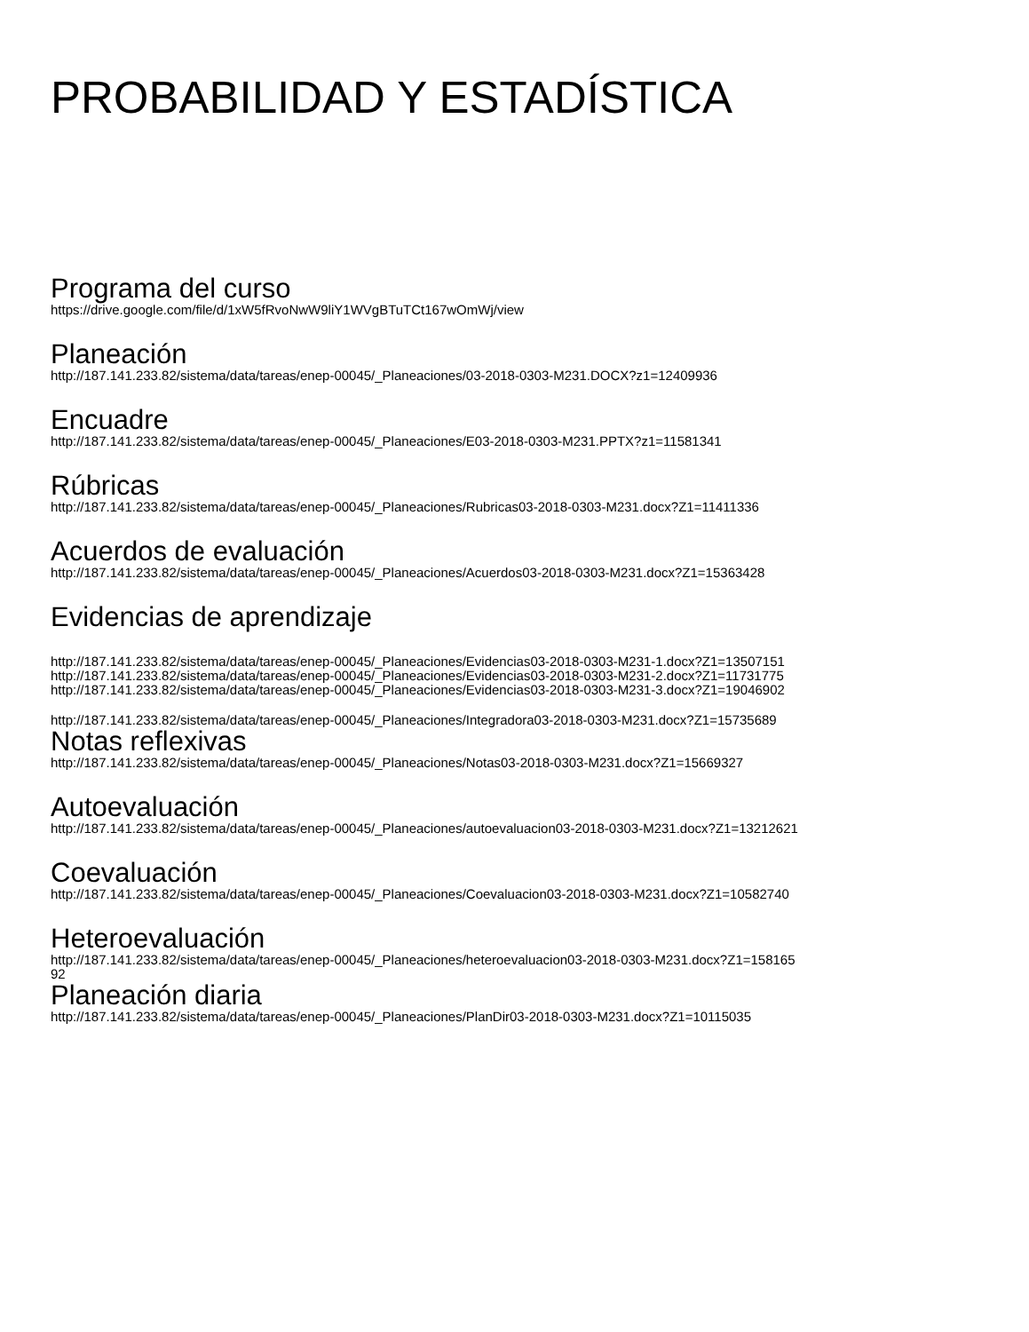PROBABILIDAD Y ESTADÍSTICA
Programa del curso
https://drive.google.com/file/d/1xW5fRvoNwW9liY1WVgBTuTCt167wOmWj/view
Planeación
http://187.141.233.82/sistema/data/tareas/enep-00045/_Planeaciones/03-2018-0303-M231.DOCX?z1=12409936
Encuadre
http://187.141.233.82/sistema/data/tareas/enep-00045/_Planeaciones/E03-2018-0303-M231.PPTX?z1=11581341
Rúbricas
http://187.141.233.82/sistema/data/tareas/enep-00045/_Planeaciones/Rubricas03-2018-0303-M231.docx?Z1=11411336
Acuerdos de evaluación
http://187.141.233.82/sistema/data/tareas/enep-00045/_Planeaciones/Acuerdos03-2018-0303-M231.docx?Z1=15363428
Evidencias de aprendizaje
http://187.141.233.82/sistema/data/tareas/enep-00045/_Planeaciones/Evidencias03-2018-0303-M231-1.docx?Z1=13507151
http://187.141.233.82/sistema/data/tareas/enep-00045/_Planeaciones/Evidencias03-2018-0303-M231-2.docx?Z1=11731775
http://187.141.233.82/sistema/data/tareas/enep-00045/_Planeaciones/Evidencias03-2018-0303-M231-3.docx?Z1=19046902
http://187.141.233.82/sistema/data/tareas/enep-00045/_Planeaciones/Integradora03-2018-0303-M231.docx?Z1=15735689
Notas reflexivas
http://187.141.233.82/sistema/data/tareas/enep-00045/_Planeaciones/Notas03-2018-0303-M231.docx?Z1=15669327
Autoevaluación
http://187.141.233.82/sistema/data/tareas/enep-00045/_Planeaciones/autoevaluacion03-2018-0303-M231.docx?Z1=13212621
Coevaluación
http://187.141.233.82/sistema/data/tareas/enep-00045/_Planeaciones/Coevaluacion03-2018-0303-M231.docx?Z1=10582740
Heteroevaluación
http://187.141.233.82/sistema/data/tareas/enep-00045/_Planeaciones/heteroevaluacion03-2018-0303-M231.docx?Z1=158165
92
Planeación diaria
http://187.141.233.82/sistema/data/tareas/enep-00045/_Planeaciones/PlanDir03-2018-0303-M231.docx?Z1=10115035